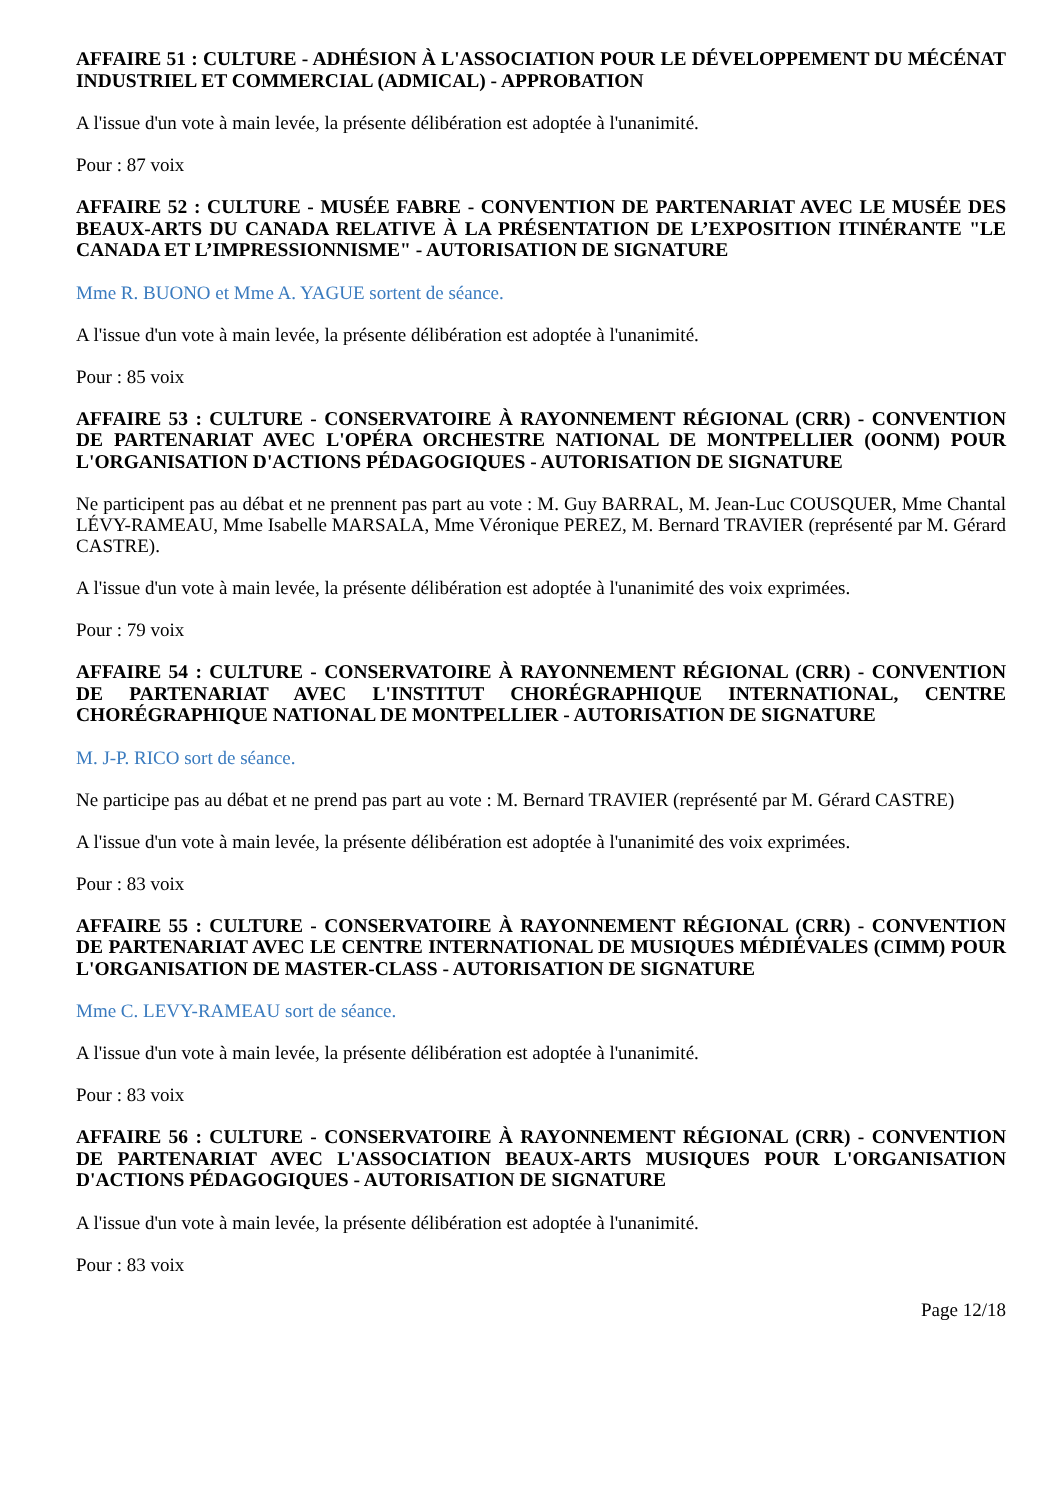AFFAIRE 51 : CULTURE - ADHÉSION À L'ASSOCIATION POUR LE DÉVELOPPEMENT DU MÉCÉNAT INDUSTRIEL ET COMMERCIAL (ADMICAL) - APPROBATION
A l'issue d'un vote à main levée, la présente délibération est adoptée à l'unanimité.
Pour : 87 voix
AFFAIRE 52 : CULTURE - MUSÉE FABRE - CONVENTION DE PARTENARIAT AVEC LE MUSÉE DES BEAUX-ARTS DU CANADA RELATIVE À LA PRÉSENTATION DE L’EXPOSITION ITINÉRANTE "LE CANADA ET L’IMPRESSIONNISME" - AUTORISATION DE SIGNATURE
Mme R. BUONO et Mme A. YAGUE sortent de séance.
A l'issue d'un vote à main levée, la présente délibération est adoptée à l'unanimité.
Pour : 85 voix
AFFAIRE 53 : CULTURE - CONSERVATOIRE À RAYONNEMENT RÉGIONAL (CRR) - CONVENTION DE PARTENARIAT AVEC L'OPÉRA ORCHESTRE NATIONAL DE MONTPELLIER (OONM) POUR L'ORGANISATION D'ACTIONS PÉDAGOGIQUES - AUTORISATION DE SIGNATURE
Ne participent pas au débat et ne prennent pas part au vote : M. Guy BARRAL, M. Jean-Luc COUSQUER, Mme Chantal LÉVY-RAMEAU, Mme Isabelle MARSALA, Mme Véronique PEREZ, M. Bernard TRAVIER (représenté par M. Gérard CASTRE).
A l'issue d'un vote à main levée, la présente délibération est adoptée à l'unanimité des voix exprimées.
Pour : 79 voix
AFFAIRE 54 : CULTURE - CONSERVATOIRE À RAYONNEMENT RÉGIONAL (CRR) - CONVENTION DE PARTENARIAT AVEC L'INSTITUT CHORÉGRAPHIQUE INTERNATIONAL, CENTRE CHORÉGRAPHIQUE NATIONAL DE MONTPELLIER - AUTORISATION DE SIGNATURE
M. J-P. RICO sort de séance.
Ne participe pas au débat et ne prend pas part au vote : M. Bernard TRAVIER (représenté par M. Gérard CASTRE)
A l'issue d'un vote à main levée, la présente délibération est adoptée à l'unanimité des voix exprimées.
Pour : 83 voix
AFFAIRE 55 : CULTURE - CONSERVATOIRE À RAYONNEMENT RÉGIONAL (CRR) - CONVENTION DE PARTENARIAT AVEC LE CENTRE INTERNATIONAL DE MUSIQUES MÉDIÉVALES (CIMM) POUR L'ORGANISATION DE MASTER-CLASS - AUTORISATION DE SIGNATURE
Mme C. LEVY-RAMEAU sort de séance.
A l'issue d'un vote à main levée, la présente délibération est adoptée à l'unanimité.
Pour : 83 voix
AFFAIRE 56 : CULTURE - CONSERVATOIRE À RAYONNEMENT RÉGIONAL (CRR) - CONVENTION DE PARTENARIAT AVEC L'ASSOCIATION BEAUX-ARTS MUSIQUES POUR L'ORGANISATION D'ACTIONS PÉDAGOGIQUES - AUTORISATION DE SIGNATURE
A l'issue d'un vote à main levée, la présente délibération est adoptée à l'unanimité.
Pour : 83 voix
Page 12/18